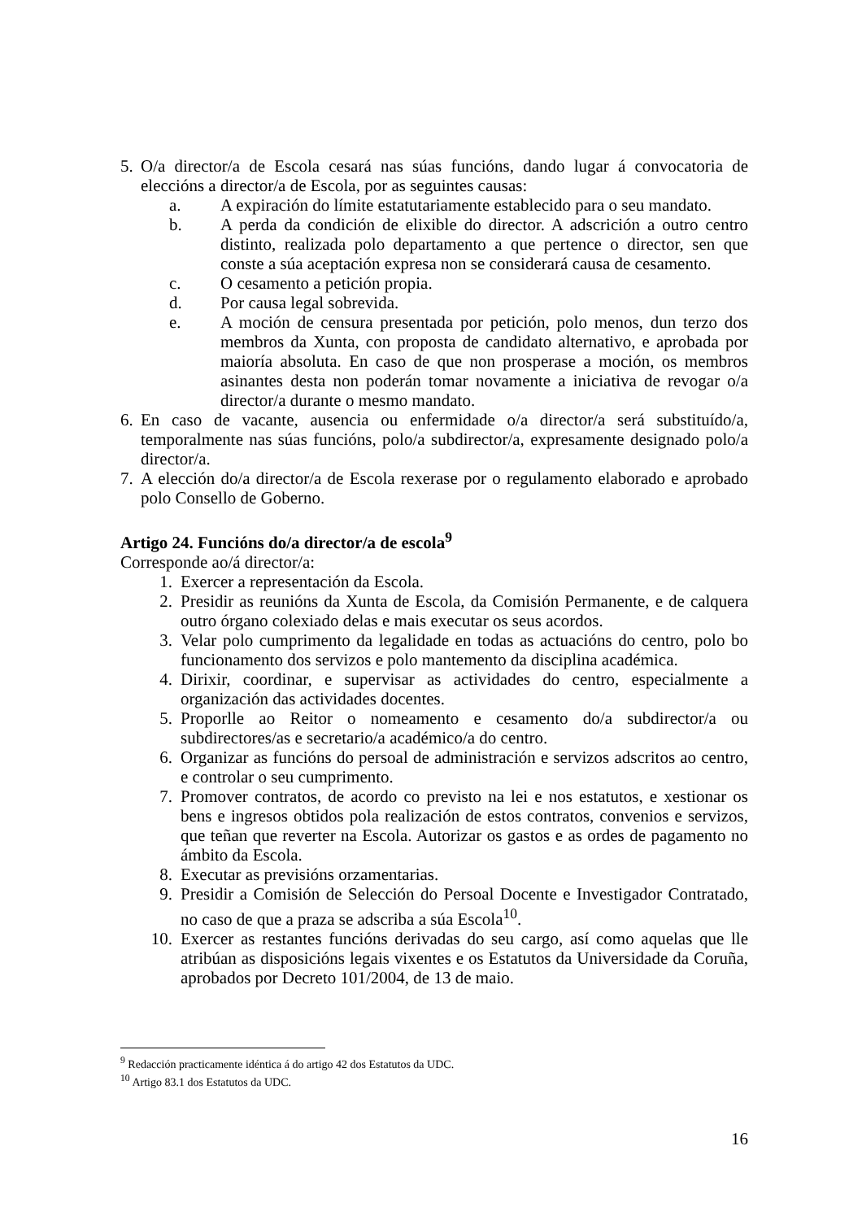5. O/a director/a de Escola cesará nas súas funcións, dando lugar á convocatoria de eleccións a director/a de Escola, por as seguintes causas:
a. A expiración do límite estatutariamente establecido para o seu mandato.
b. A perda da condición de elixible do director. A adscrición a outro centro distinto, realizada polo departamento a que pertence o director, sen que conste a súa aceptación expresa non se considerará causa de cesamento.
c. O cesamento a petición propia.
d. Por causa legal sobrevida.
e. A moción de censura presentada por petición, polo menos, dun terzo dos membros da Xunta, con proposta de candidato alternativo, e aprobada por maioría absoluta. En caso de que non prosperase a moción, os membros asinantes desta non poderán tomar novamente a iniciativa de revogar o/a director/a durante o mesmo mandato.
6. En caso de vacante, ausencia ou enfermidade o/a director/a será substituído/a, temporalmente nas súas funcións, polo/a subdirector/a, expresamente designado polo/a director/a.
7. A elección do/a director/a de Escola rexerase por o regulamento elaborado e aprobado polo Consello de Goberno.
Artigo 24. Funcións do/a director/a de escola<sup>9</sup>
Corresponde ao/á director/a:
1. Exercer a representación da Escola.
2. Presidir as reunións da Xunta de Escola, da Comisión Permanente, e de calquera outro órgano colexiado delas e mais executar os seus acordos.
3. Velar polo cumprimento da legalidade en todas as actuacións do centro, polo bo funcionamento dos servizos e polo mantemento da disciplina académica.
4. Dirixir, coordinar, e supervisar as actividades do centro, especialmente a organización das actividades docentes.
5. Proporlle ao Reitor o nomeamento e cesamento do/a subdirector/a ou subdirectores/as e secretario/a académico/a do centro.
6. Organizar as funcións do persoal de administración e servizos adscritos ao centro, e controlar o seu cumprimento.
7. Promover contratos, de acordo co previsto na lei e nos estatutos, e xestionar os bens e ingresos obtidos pola realización de estos contratos, convenios e servizos, que teñan que reverter na Escola. Autorizar os gastos e as ordes de pagamento no ámbito da Escola.
8. Executar as previsións orzamentarias.
9. Presidir a Comisión de Selección do Persoal Docente e Investigador Contratado, no caso de que a praza se adscriba a súa Escola<sup>10</sup>.
10. Exercer as restantes funcións derivadas do seu cargo, así como aquelas que lle atribúan as disposicións legais vixentes e os Estatutos da Universidade da Coruña, aprobados por Decreto 101/2004, de 13 de maio.
<sup>9</sup> Redacción practicamente idéntica á do artigo 42 dos Estatutos da UDC.
<sup>10</sup> Artigo 83.1 dos Estatutos da UDC.
16